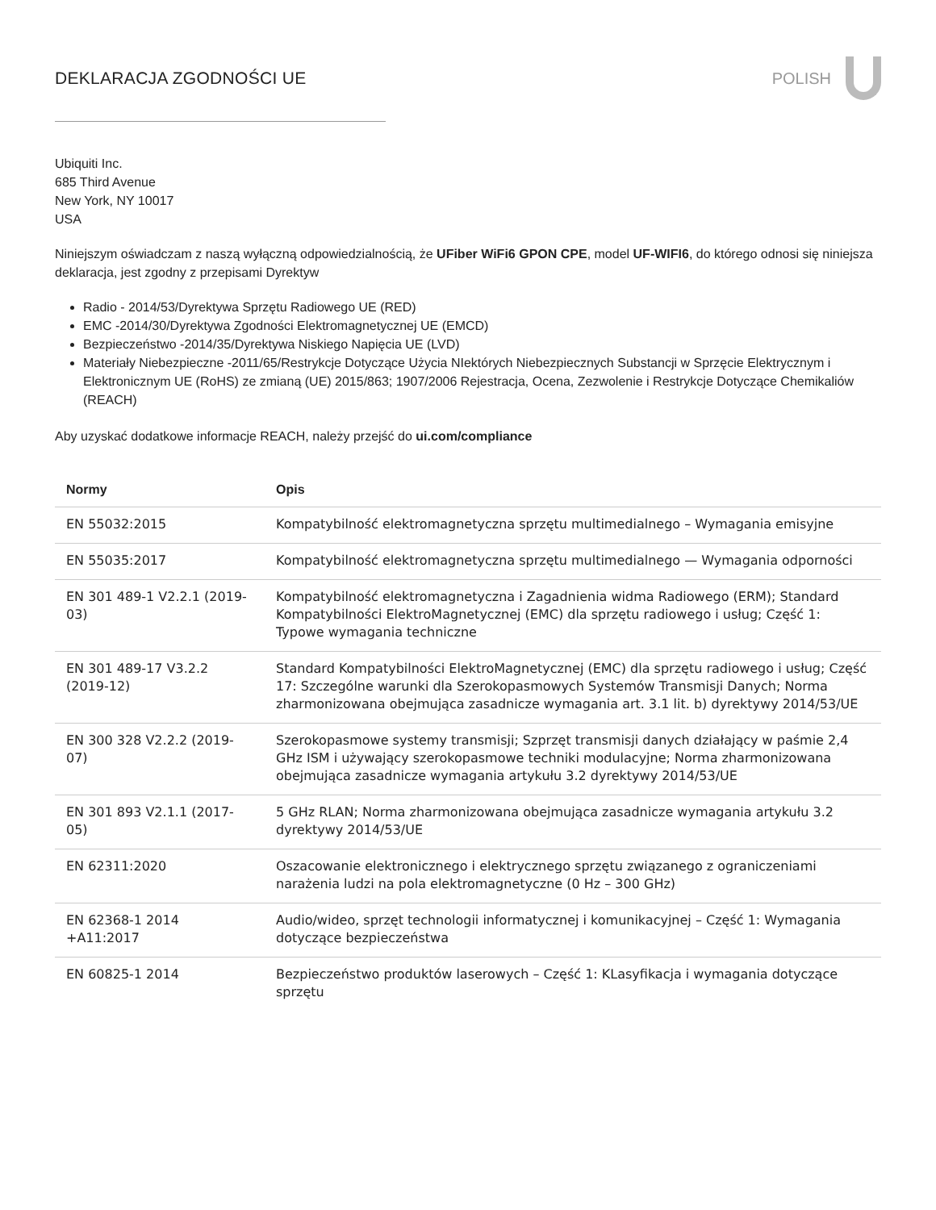DEKLARACJA ZGODNOŚCI UE POLISH
Ubiquiti Inc.
685 Third Avenue
New York, NY 10017
USA
Niniejszym oświadczam z naszą wyłączną odpowiedzialnością, że UFiber WiFi6 GPON CPE, model UF-WIFI6, do którego odnosi się niniejsza deklaracja, jest zgodny z przepisami Dyrektyw
Radio - 2014/53/Dyrektywa Sprzętu Radiowego UE (RED)
EMC -2014/30/Dyrektywa Zgodności Elektromagnetycznej UE (EMCD)
Bezpieczeństwo -2014/35/Dyrektywa Niskiego Napięcia UE (LVD)
Materiały Niebezpieczne -2011/65/Restrykcje Dotyczące Użycia NIektórych Niebezpiecznych Substancji w Sprzęcie Elektrycznym i Elektronicznym UE (RoHS) ze zmianą (UE) 2015/863; 1907/2006 Rejestracja, Ocena, Zezwolenie i Restrykcje Dotyczące Chemikaliów (REACH)
Aby uzyskać dodatkowe informacje REACH, należy przejść do ui.com/compliance
| Normy | Opis |
| --- | --- |
| EN 55032:2015 | Kompatybilność elektromagnetyczna sprzętu multimedialnego – Wymagania emisyjne |
| EN 55035:2017 | Kompatybilność elektromagnetyczna sprzętu multimedialnego — Wymagania odporności |
| EN 301 489-1 V2.2.1 (2019-03) | Kompatybilność elektromagnetyczna i Zagadnienia widma Radiowego (ERM); Standard Kompatybilności ElektroMagnetycznej (EMC) dla sprzętu radiowego i usług; Część 1: Typowe wymagania techniczne |
| EN 301 489-17 V3.2.2 (2019-12) | Standard Kompatybilności ElektroMagnetycznej (EMC) dla sprzętu radiowego i usług; Część 17: Szczególne warunki dla Szerokopasmowych Systemów Transmisji Danych; Norma zharmonizowana obejmująca zasadnicze wymagania art. 3.1 lit. b) dyrektywy 2014/53/UE |
| EN 300 328 V2.2.2 (2019-07) | Szerokopasmowe systemy transmisji; Szprzęt transmisji danych działający w paśmie 2,4 GHz ISM i używający szerokopasmowe techniki modulacyjne; Norma zharmonizowana obejmująca zasadnicze wymagania artykułu 3.2 dyrektywy 2014/53/UE |
| EN 301 893 V2.1.1 (2017-05) | 5 GHz RLAN; Norma zharmonizowana obejmująca zasadnicze wymagania artykułu 3.2 dyrektywy 2014/53/UE |
| EN 62311:2020 | Oszacowanie elektronicznego i elektrycznego sprzętu związanego z ograniczeniami narażenia ludzi na pola elektromagnetyczne (0 Hz – 300 GHz) |
| EN 62368-1 2014 +A11:2017 | Audio/wideo, sprzęt technologii informatycznej i komunikacyjnej – Część 1: Wymagania dotyczące bezpieczeństwa |
| EN 60825-1 2014 | Bezpieczeństwo produktów laserowych – Część 1: KLasyfikacja i wymagania dotyczące sprzętu |